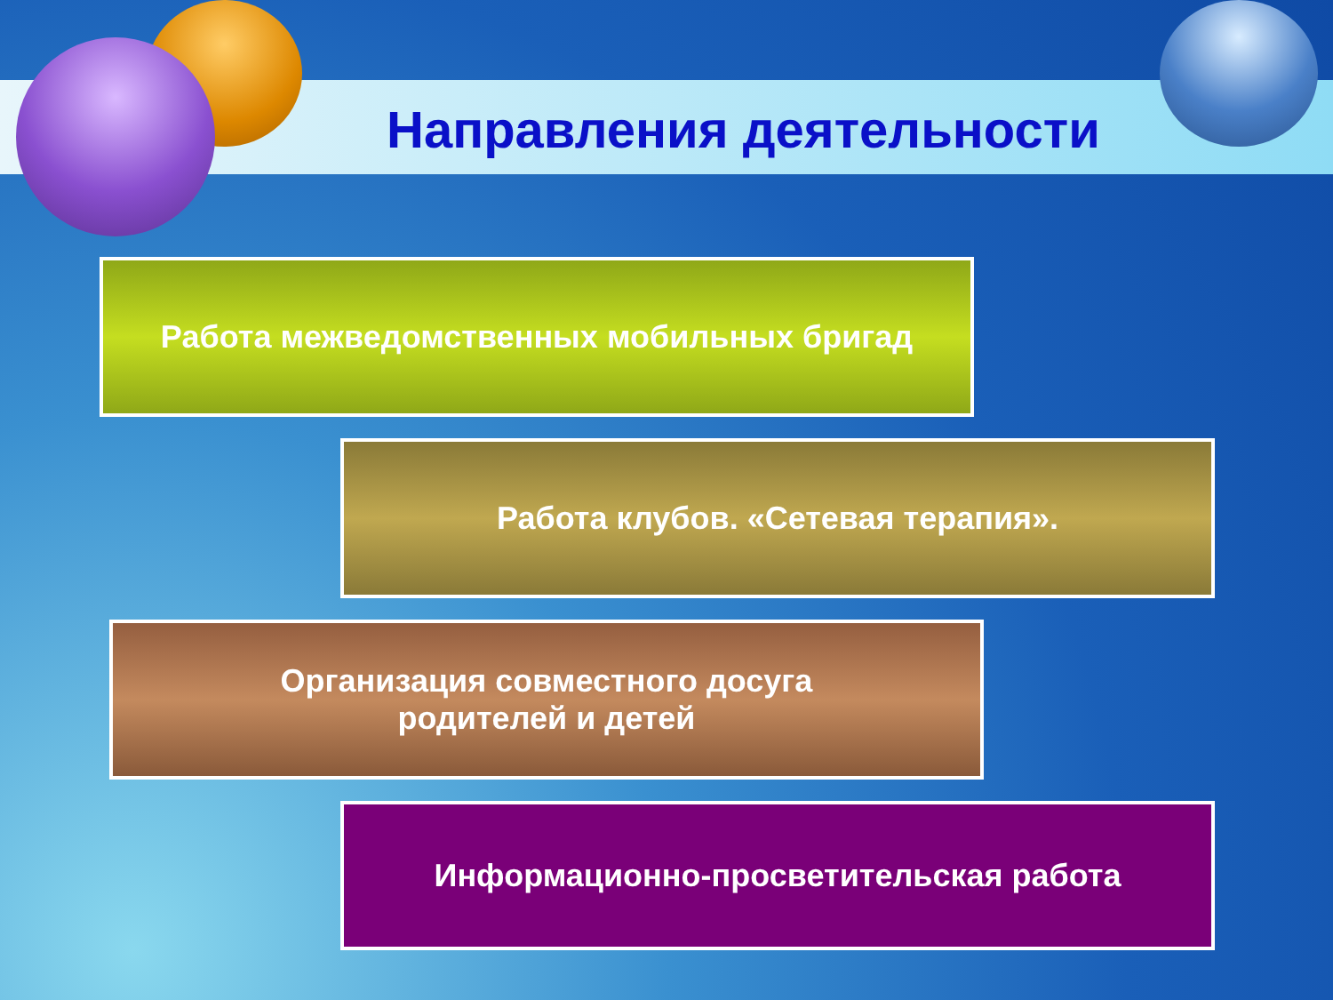Направления деятельности
Работа межведомственных мобильных бригад
Работа клубов. «Сетевая терапия».
Организация совместного досуга
родителей и детей
Информационно-просветительская работа